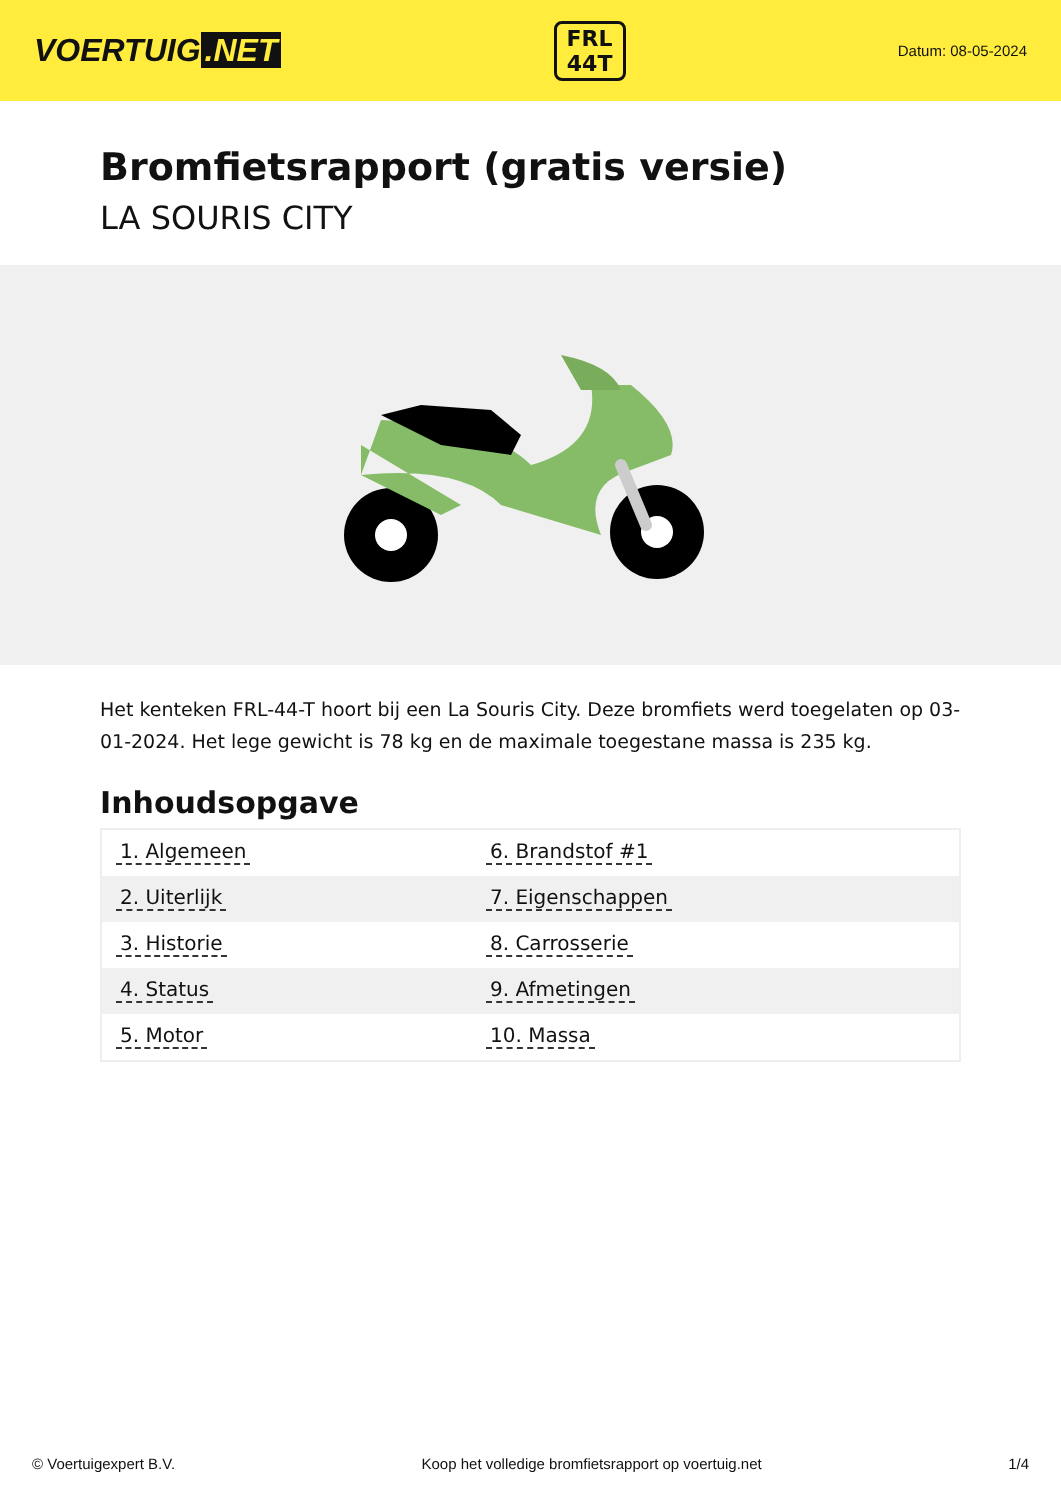VOERTUIG.NET
FRL
44T
Datum: 08-05-2024
Bromfietsrapport (gratis versie)
LA SOURIS CITY
Het kenteken FRL-44-T hoort bij een La Souris City. Deze bromfiets werd toegelaten op 03-01-2024. Het lege gewicht is 78 kg en de maximale toegestane massa is 235 kg.
Inhoudsopgave
| 1. Algemeen | 6. Brandstof #1 |
| 2. Uiterlijk | 7. Eigenschappen |
| 3. Historie | 8. Carrosserie |
| 4. Status | 9. Afmetingen |
| 5. Motor | 10. Massa |
© Voertuigexpert B.V. Koop het volledige bromfietsrapport op voertuig.net 1/4